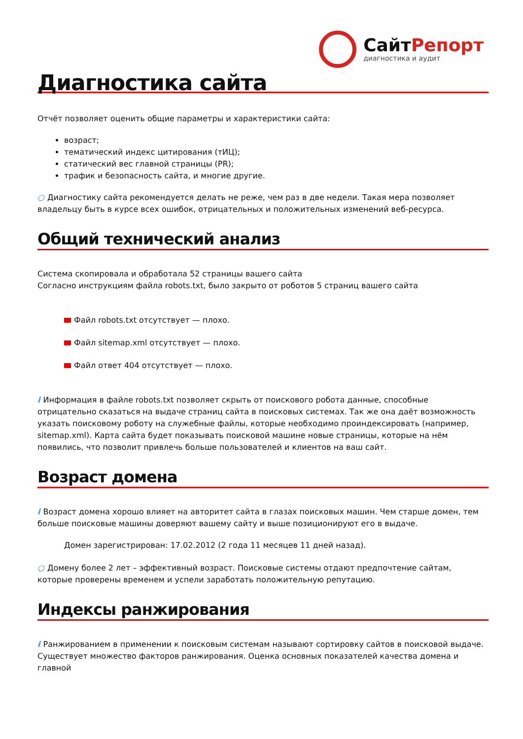СайтРепорт
диагностика и аудит
Диагностика сайта
Отчёт позволяет оценить общие параметры и характеристики сайта:
возраст;
тематический индекс цитирования (тИЦ);
статический вес главной страницы (PR);
трафик и безопасность сайта, и многие другие.
○ Диагностику сайта рекомендуется делать не реже, чем раз в две недели. Такая мера позволяет владельцу быть в курсе всех ошибок, отрицательных и положительных изменений веб-ресурса.
Общий технический анализ
Система скопировала и обработала 52 страницы вашего сайта
Согласно инструкциям файла robots.txt, было закрыто от роботов 5 страниц вашего сайта
Файл robots.txt отсутствует — плохо.
Файл sitemap.xml отсутствует — плохо.
Файл ответ 404 отсутствует — плохо.
i Информация в файле robots.txt позволяет скрыть от поискового робота данные, способные отрицательно сказаться на выдаче страниц сайта в поисковых системах. Так же она даёт возможность указать поисковому роботу на служебные файлы, которые необходимо проиндексировать (например, sitemap.xml). Карта сайта будет показывать поисковой машине новые страницы, которые на нём появились, что позволит привлечь больше пользователей и клиентов на ваш сайт.
Возраст домена
i Возраст домена хорошо влияет на авторитет сайта в глазах поисковых машин. Чем старше домен, тем больше поисковые машины доверяют вашему сайту и выше позиционируют его в выдаче.
Домен зарегистрирован: 17.02.2012 (2 года 11 месяцев 11 дней назад).
○ Домену более 2 лет – эффективный возраст. Поисковые системы отдают предпочтение сайтам, которые проверены временем и успели заработать положительную репутацию.
Индексы ранжирования
i Ранжированием в применении к поисковым системам называют сортировку сайтов в поисковой выдаче. Существует множество факторов ранжирования. Оценка основных показателей качества домена и главной